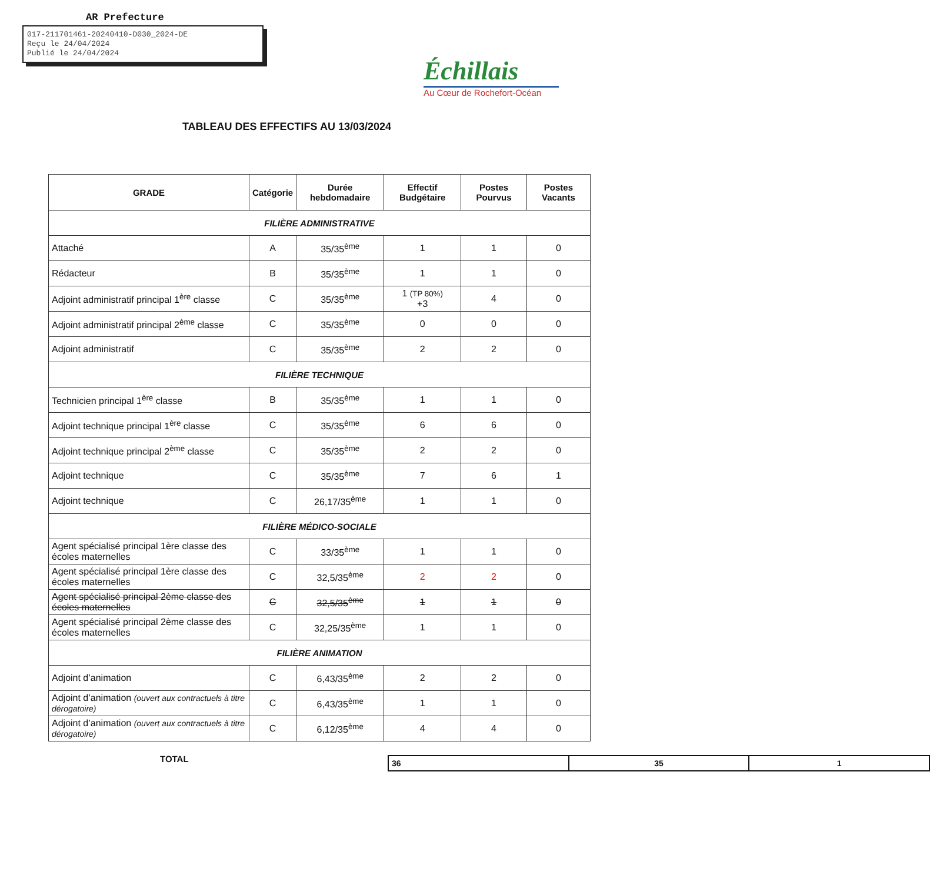AR Prefecture
017-211701461-20240410-D030_2024-DE
Reçu le 24/04/2024
Publié le 24/04/2024
Échillais
Au Cœur de Rochefort-Océan
TABLEAU DES EFFECTIFS AU 13/03/2024
| GRADE | Catégorie | Durée hebdomadaire | Effectif Budgétaire | Postes Pourvus | Postes Vacants |
| --- | --- | --- | --- | --- | --- |
| FILIÈRE ADMINISTRATIVE | | | | | |
| Attaché | A | 35/35<sup>ème</sup> | 1 | 1 | 0 |
| Rédacteur | B | 35/35<sup>ème</sup> | 1 | 1 | 0 |
| Adjoint administratif principal 1<sup>ère</sup> classe | C | 35/35<sup>ème</sup> | 1 (TP 80%) +3 | 4 | 0 |
| Adjoint administratif principal 2<sup>ème</sup> classe | C | 35/35<sup>ème</sup> | 0 | 0 | 0 |
| Adjoint administratif | C | 35/35<sup>ème</sup> | 2 | 2 | 0 |
| FILIÈRE TECHNIQUE | | | | | |
| Technicien principal 1<sup>ère</sup> classe | B | 35/35<sup>ème</sup> | 1 | 1 | 0 |
| Adjoint technique principal 1<sup>ère</sup> classe | C | 35/35<sup>ème</sup> | 6 | 6 | 0 |
| Adjoint technique principal 2<sup>ème</sup> classe | C | 35/35<sup>ème</sup> | 2 | 2 | 0 |
| Adjoint technique | C | 35/35<sup>ème</sup> | 7 | 6 | 1 |
| Adjoint technique | C | 26,17/35<sup>ème</sup> | 1 | 1 | 0 |
| FILIÈRE MÉDICO-SOCIALE | | | | | |
| Agent spécialisé principal 1ère classe des écoles maternelles | C | 33/35<sup>ème</sup> | 1 | 1 | 0 |
| Agent spécialisé principal 1ère classe des écoles maternelles | C | 32,5/35<sup>ème</sup> | 2 | 2 | 0 |
| Agent spécialisé principal 2ème classe des écoles maternelles | C | 32,5/35<sup>ème</sup> | 1 | 1 | 0 |
| Agent spécialisé principal 2ème classe des écoles maternelles | C | 32,25/35<sup>ème</sup> | 1 | 1 | 0 |
| FILIÈRE ANIMATION | | | | | |
| Adjoint d’animation | C | 6,43/35<sup>ème</sup> | 2 | 2 | 0 |
| Adjoint d’animation (ouvert aux contractuels à titre dérogatoire) | C | 6,43/35<sup>ème</sup> | 1 | 1 | 0 |
| Adjoint d’animation (ouvert aux contractuels à titre dérogatoire) | C | 6,12/35<sup>ème</sup> | 4 | 4 | 0 |
TOTAL
| 36 | 35 | 1 |